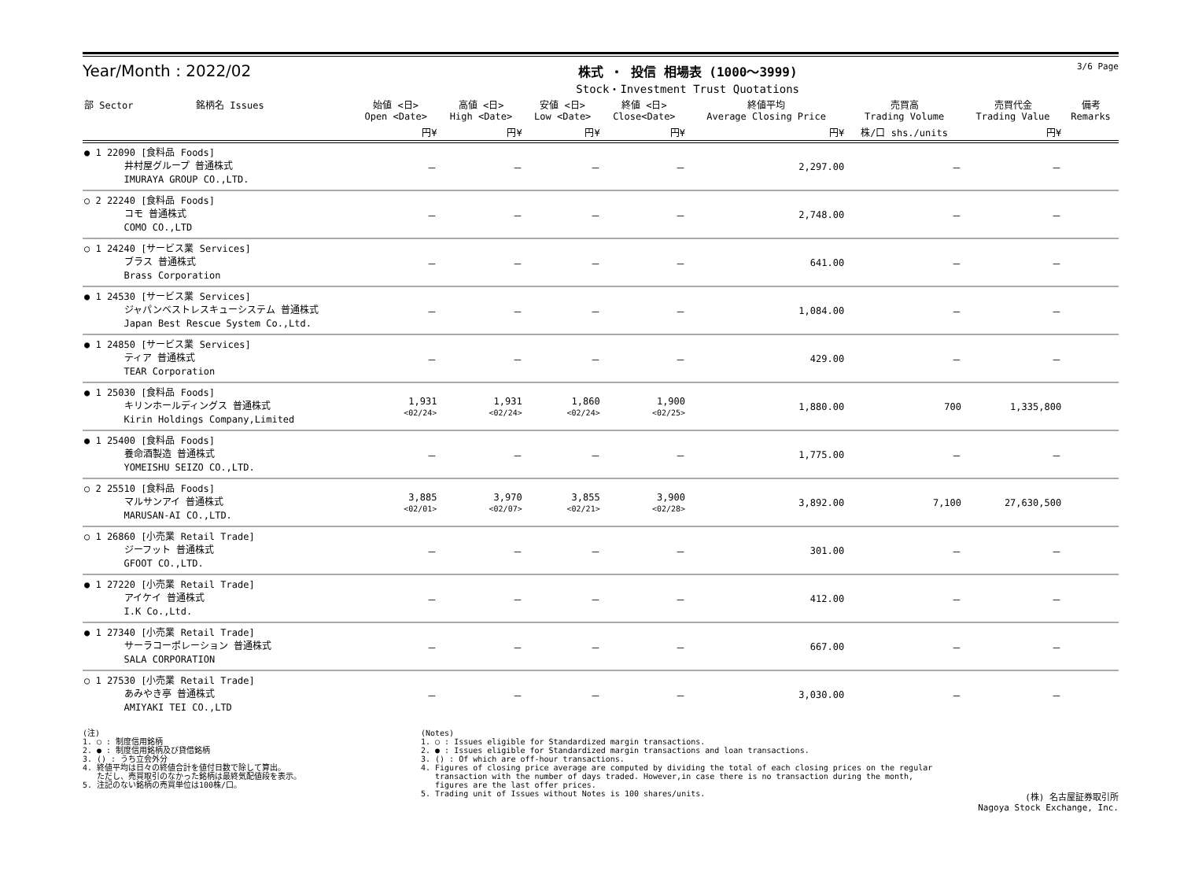Year/Month : 2022/02
株式 ・ 投信 相場表 (1000～3999)
Stock・Investment Trust Quotations
3/6 Page
| 部 Sector 銘柄名 Issues | 始値 <日> Open <Date> | 高値 <日> High <Date> | 安値 <日> Low <Date> | 終値 <日> Close<Date> | 終値平均 Average Closing Price | 売買高 Trading Volume | 売買代金 Trading Value | 備考 Remarks |
| --- | --- | --- | --- | --- | --- | --- | --- | --- |
| | 円¥ | 円¥ | 円¥ | 円¥ | 円¥ | 株/口 shs./units | 円¥ | |
| ● 1 22090 [食料品 Foods] 井村屋グループ 普通株式 IMURAYA GROUP CO.,LTD. | － | － | － | － | 2,297.00 | － | － | |
| ○ 2 22240 [食料品 Foods] コモ 普通株式 COMO CO.,LTD | － | － | － | － | 2,748.00 | － | － | |
| ○ 1 24240 [サービス業 Services] ブラス 普通株式 Brass Corporation | － | － | － | － | 641.00 | － | － | |
| ● 1 24530 [サービス業 Services] ジャパンベストレスキューシステム 普通株式 Japan Best Rescue System Co.,Ltd. | － | － | － | － | 1,084.00 | － | － | |
| ● 1 24850 [サービス業 Services] ティア 普通株式 TEAR Corporation | － | － | － | － | 429.00 | － | － | |
| ● 1 25030 [食料品 Foods] キリンホールディングス 普通株式 Kirin Holdings Company,Limited | 1,931 <02/24> | 1,931 <02/24> | 1,860 <02/24> | 1,900 <02/25> | 1,880.00 | 700 | 1,335,800 | |
| ● 1 25400 [食料品 Foods] 養命酒製造 普通株式 YOMEISHU SEIZO CO.,LTD. | － | － | － | － | 1,775.00 | － | － | |
| ○ 2 25510 [食料品 Foods] マルサンアイ 普通株式 MARUSAN-AI CO.,LTD. | 3,885 <02/01> | 3,970 <02/07> | 3,855 <02/21> | 3,900 <02/28> | 3,892.00 | 7,100 | 27,630,500 | |
| ○ 1 26860 [小売業 Retail Trade] ジーフット 普通株式 GFOOT CO.,LTD. | － | － | － | － | 301.00 | － | － | |
| ● 1 27220 [小売業 Retail Trade] アイケイ 普通株式 I.K Co.,Ltd. | － | － | － | － | 412.00 | － | － | |
| ● 1 27340 [小売業 Retail Trade] サーラコーポレーション 普通株式 SALA CORPORATION | － | － | － | － | 667.00 | － | － | |
| ○ 1 27530 [小売業 Retail Trade] あみやき亭 普通株式 AMIYAKI TEI CO.,LTD | － | － | － | － | 3,030.00 | － | － | |
(注) 1. ○ : 制度信用銘柄 2. ● : 制度信用銘柄及び貸借銘柄 3. () : うち立会外分 4. 終値平均は日々の終値合計を値付日数で除して算出。 ただし、売買取引のなかった銘柄は最終気配値段を表示。 5. 注記のない銘柄の売買単位は100株/口。
(Notes) 1. ○ : Issues eligible for Standardized margin transactions. 2. ● : Issues eligible for Standardized margin transactions and loan transactions. 3. () : Of which are off-hour transactions. 4. Figures of closing price average are computed by dividing the total of each closing prices on the regular transaction with the number of days traded. However,in case there is no transaction during the month, figures are the last offer prices. 5. Trading unit of Issues without Notes is 100 shares/units.
(株) 名古屋証券取引所
Nagoya Stock Exchange, Inc.